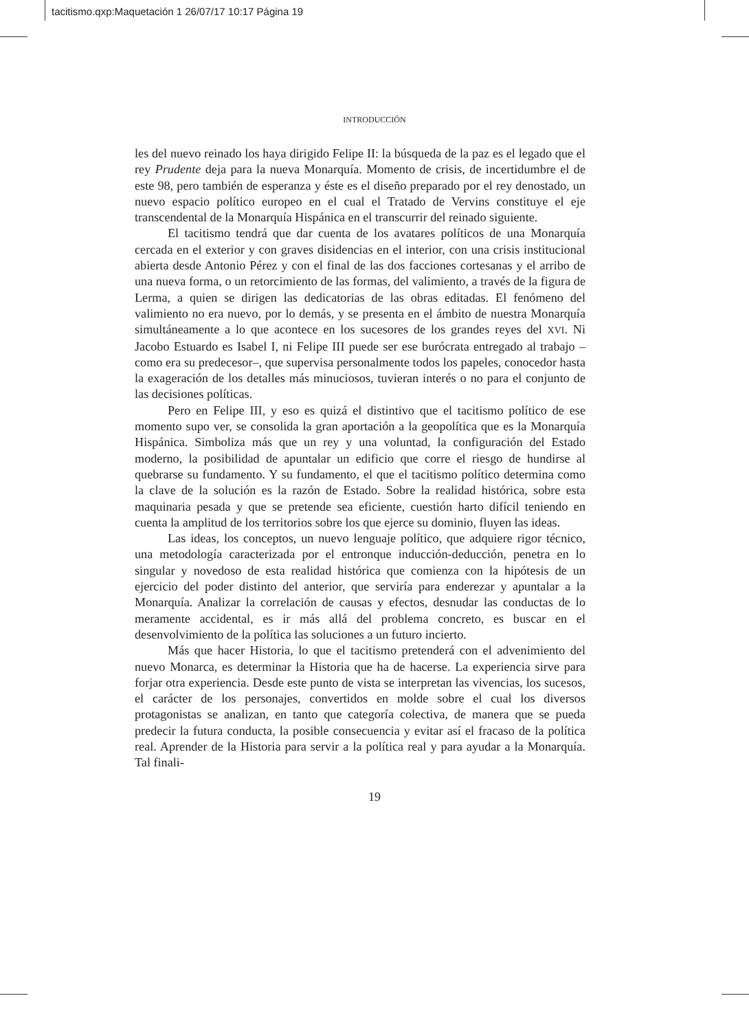tacitismo.qxp:Maquetación 1 26/07/17 10:17 Página 19
INTRODUCCIÓN
les del nuevo reinado los haya dirigido Felipe II: la búsqueda de la paz es el legado que el rey Prudente deja para la nueva Monarquía. Momento de crisis, de incertidumbre el de este 98, pero también de esperanza y éste es el diseño preparado por el rey denostado, un nuevo espacio político europeo en el cual el Tratado de Vervins constituye el eje transcendental de la Monarquía Hispánica en el transcurrir del reinado siguiente.
El tacitismo tendrá que dar cuenta de los avatares políticos de una Monarquía cercada en el exterior y con graves disidencias en el interior, con una crisis institucional abierta desde Antonio Pérez y con el final de las dos facciones cortesanas y el arribo de una nueva forma, o un retorcimiento de las formas, del valimiento, a través de la figura de Lerma, a quien se dirigen las dedicatorias de las obras editadas. El fenómeno del valimiento no era nuevo, por lo demás, y se presenta en el ámbito de nuestra Monarquía simultáneamente a lo que acontece en los sucesores de los grandes reyes del XVI. Ni Jacobo Estuardo es Isabel I, ni Felipe III puede ser ese burócrata entregado al trabajo –como era su predecesor–, que supervisa personalmente todos los papeles, conocedor hasta la exageración de los detalles más minuciosos, tuvieran interés o no para el conjunto de las decisiones políticas.
Pero en Felipe III, y eso es quizá el distintivo que el tacitismo político de ese momento supo ver, se consolida la gran aportación a la geopolítica que es la Monarquía Hispánica. Simboliza más que un rey y una voluntad, la configuración del Estado moderno, la posibilidad de apuntalar un edificio que corre el riesgo de hundirse al quebrarse su fundamento. Y su fundamento, el que el tacitismo político determina como la clave de la solución es la razón de Estado. Sobre la realidad histórica, sobre esta maquinaria pesada y que se pretende sea eficiente, cuestión harto difícil teniendo en cuenta la amplitud de los territorios sobre los que ejerce su dominio, fluyen las ideas.
Las ideas, los conceptos, un nuevo lenguaje político, que adquiere rigor técnico, una metodología caracterizada por el entronque inducción-deducción, penetra en lo singular y novedoso de esta realidad histórica que comienza con la hipótesis de un ejercicio del poder distinto del anterior, que serviría para enderezar y apuntalar a la Monarquía. Analizar la correlación de causas y efectos, desnudar las conductas de lo meramente accidental, es ir más allá del problema concreto, es buscar en el desenvolvimiento de la política las soluciones a un futuro incierto.
Más que hacer Historia, lo que el tacitismo pretenderá con el advenimiento del nuevo Monarca, es determinar la Historia que ha de hacerse. La experiencia sirve para forjar otra experiencia. Desde este punto de vista se interpretan las vivencias, los sucesos, el carácter de los personajes, convertidos en molde sobre el cual los diversos protagonistas se analizan, en tanto que categoría colectiva, de manera que se pueda predecir la futura conducta, la posible consecuencia y evitar así el fracaso de la política real. Aprender de la Historia para servir a la política real y para ayudar a la Monarquía. Tal finali-
19